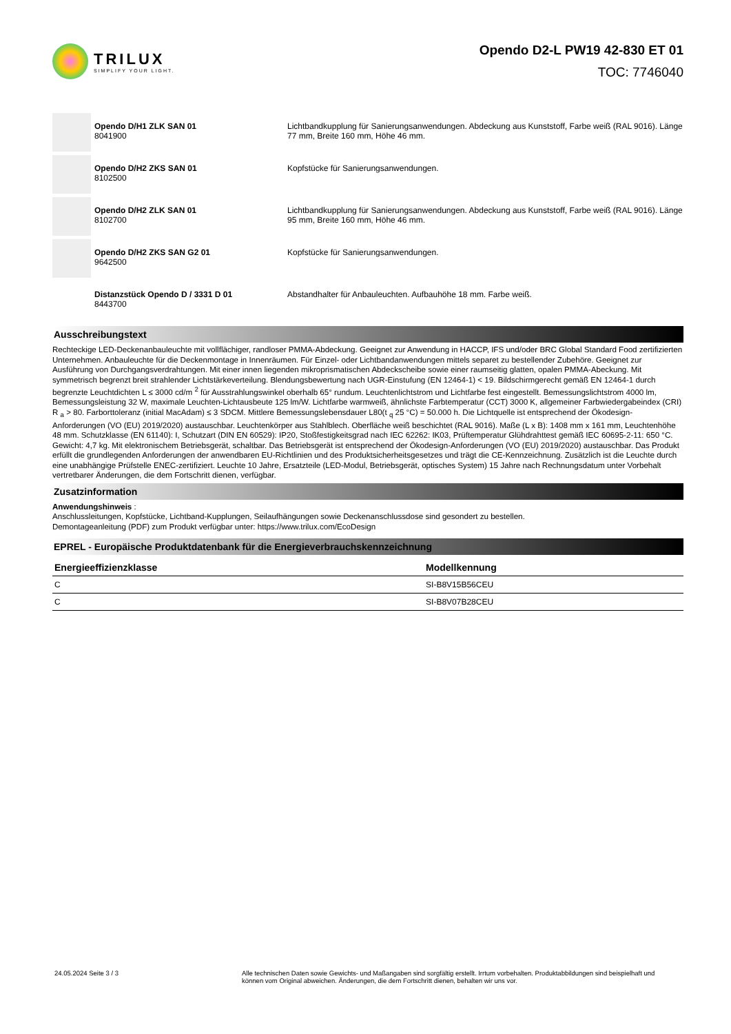TRILUX
SIMPLIFY YOUR LIGHT.
Opendo D2-L PW19 42-830 ET 01
TOC: 7746040
Opendo D/H1 ZLK SAN 01
8041900
Lichtbandkupplung für Sanierungsanwendungen. Abdeckung aus Kunststoff, Farbe weiß (RAL 9016). Länge 77 mm, Breite 160 mm, Höhe 46 mm.
Opendo D/H2 ZKS SAN 01
8102500
Kopfstücke für Sanierungsanwendungen.
Opendo D/H2 ZLK SAN 01
8102700
Lichtbandkupplung für Sanierungsanwendungen. Abdeckung aus Kunststoff, Farbe weiß (RAL 9016). Länge 95 mm, Breite 160 mm, Höhe 46 mm.
Opendo D/H2 ZKS SAN G2 01
9642500
Kopfstücke für Sanierungsanwendungen.
Distanzstück Opendo D / 3331 D 01
8443700
Abstandhalter für Anbauleuchten. Aufbauhöhe 18 mm. Farbe weiß.
Ausschreibungstext
Rechteckige LED-Deckenanbauleuchte mit vollflächiger, randloser PMMA-Abdeckung. Geeignet zur Anwendung in HACCP, IFS und/oder BRC Global Standard Food zertifizierten Unternehmen. Anbauleuchte für die Deckenmontage in Innenräumen. Für Einzel- oder Lichtbandanwendungen mittels separet zu bestellender Zubehöre. Geeignet zur Ausführung von Durchgangsverdrahtungen. Mit einer innen liegenden mikroprismatischen Abdeckscheibe sowie einer raumseitig glatten, opalen PMMA-Abeckung. Mit symmetrisch begrenzt breit strahlender Lichtstärkeverteilung. Blendungsbewertung nach UGR-Einstufung (EN 12464-1) < 19. Bildschirmgerecht gemäß EN 12464-1 durch begrenzte Leuchtdichten L ≤ 3000 cd/m <sup>2</sup> für Ausstrahlungswinkel oberhalb 65° rundum. Leuchtenlichtstrom und Lichtfarbe fest eingestellt. Bemessungslichtstrom 4000 lm, Bemessungsleistung 32 W, maximale Leuchten-Lichtausbeute 125 lm/W. Lichtfarbe warmweiß, ähnlichste Farbtemperatur (CCT) 3000 K, allgemeiner Farbwiedergabeindex (CRI) R <sub>a</sub> > 80. Farborttoleranz (initial MacAdam) ≤ 3 SDCM. Mittlere Bemessungslebensdauer L80(t <sub>q</sub> 25 °C) = 50.000 h. Die Lichtquelle ist entsprechend der Ökodesign-Anforderungen (VO (EU) 2019/2020) austauschbar. Leuchtenkörper aus Stahlblech. Oberfläche weiß beschichtet (RAL 9016). Maße (L x B): 1408 mm x 161 mm, Leuchtenhöhe 48 mm. Schutzklasse (EN 61140): I, Schutzart (DIN EN 60529): IP20, Stoßfestigkeitsgrad nach IEC 62262: IK03, Prüftemperatur Glühdrahttest gemäß IEC 60695-2-11: 650 °C. Gewicht: 4,7 kg. Mit elektronischem Betriebsgerät, schaltbar. Das Betriebsgerät ist entsprechend der Ökodesign-Anforderungen (VO (EU) 2019/2020) austauschbar. Das Produkt erfüllt die grundlegenden Anforderungen der anwendbaren EU-Richtlinien und des Produktsicherheitsgesetzes und trägt die CE-Kennzeichnung. Zusätzlich ist die Leuchte durch eine unabhängige Prüfstelle ENEC-zertifiziert. Leuchte 10 Jahre, Ersatzteile (LED-Modul, Betriebsgerät, optisches System) 15 Jahre nach Rechnungsdatum unter Vorbehalt vertretbarer Änderungen, die dem Fortschritt dienen, verfügbar.
Zusatzinformation
Anwendungshinweis :
Anschlussleitungen, Kopfstücke, Lichtband-Kupplungen, Seilaufhängungen sowie Deckenanschlussdose sind gesondert zu bestellen.
Demontageanleitung (PDF) zum Produkt verfügbar unter: https://www.trilux.com/EcoDesign
EPREL - Europäische Produktdatenbank für die Energieverbrauchskennzeichnung
| Energieeffizienzklasse | Modellkennung |
| --- | --- |
| C | SI-B8V15B56CEU |
| C | SI-B8V07B28CEU |
24.05.2024 Seite 3 / 3 Alle technischen Daten sowie Gewichts- und Maßangaben sind sorgfältig erstellt. Irrtum vorbehalten. Produktabbildungen sind beispielhaft und können vom Original abweichen. Änderungen, die dem Fortschritt dienen, behalten wir uns vor.